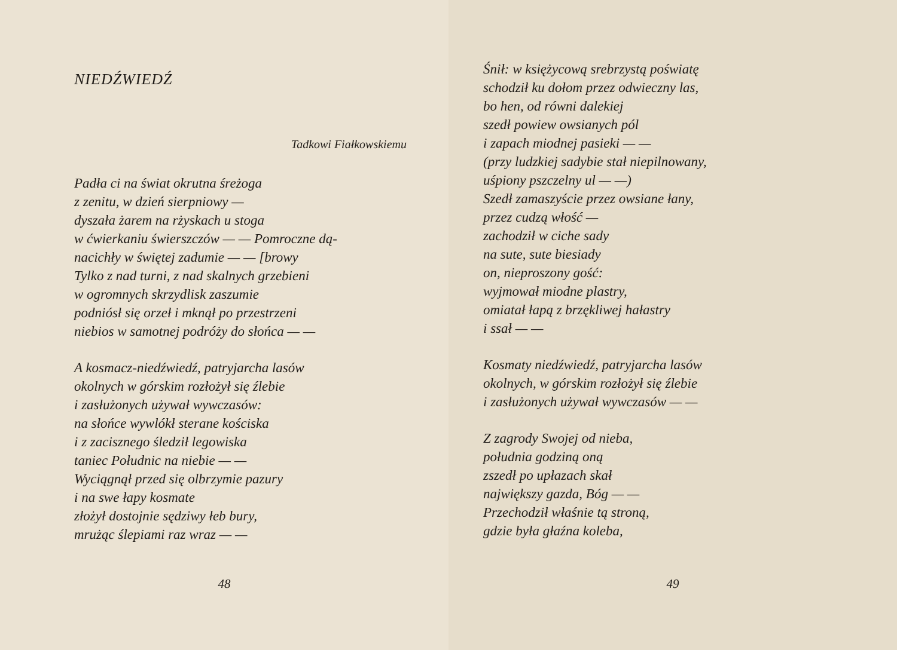NIEDŹWIEDŹ
Tadkowi Fiałkowskiemu
Padła ci na świat okrutna śreżoga
z zenitu, w dzień sierpniowy —
dyszała żarem na rżyskach u stoga
w ćwierkaniu świerszczów — — Pomroczne dą-
nacichły w świętej zadumie — — [browy
Tylko z nad turni, z nad skalnych grzebieni
w ogromnych skrzydlisk zaszumie
podniósł się orzeł i mknął po przestrzeni
niebios w samotnej podróży do słońca — —
A kosmacz-niedźwiedź, patryjarcha lasów
okolnych w górskim rozłożył się źlebie
i zasłużonych używał wywczasów:
na słońce wywlókł sterane kościska
i z zacisznego śledził legowiska
taniec Południc na niebie — —
Wyciągnął przed się olbrzymie pazury
i na swe łapy kosmate
złożył dostojnie sędziwy łeb bury,
mrużąc ślepiami raz wraz — —
48
Śnił: w księżycową srebrzystą poświatę
schodził ku dołom przez odwieczny las,
bo hen, od równi dalekiej
szedł powiew owsianych pól
i zapach miodnej pasieki — —
(przy ludzkiej sadybie stał niepilnowany,
uśpiony pszczelny ul — —)
Szedł zamaszyście przez owsiane łany,
przez cudzą włość —
zachodził w ciche sady
na sute, sute biesiady
on, nieproszony gość:
wyjmował miodne plastry,
omiatał łapą z brzękliwej hałastry
i ssał — —
Kosmaty niedźwiedź, patryjarcha lasów
okolnych, w górskim rozłożył się źlebie
i zasłużonych używał wywczasów — —
Z zagrody Swojej od nieba,
południa godziną oną
zszedł po upłazach skał
największy gazda, Bóg — —
Przechodził właśnie tą stroną,
gdzie była głaźna koleba,
49